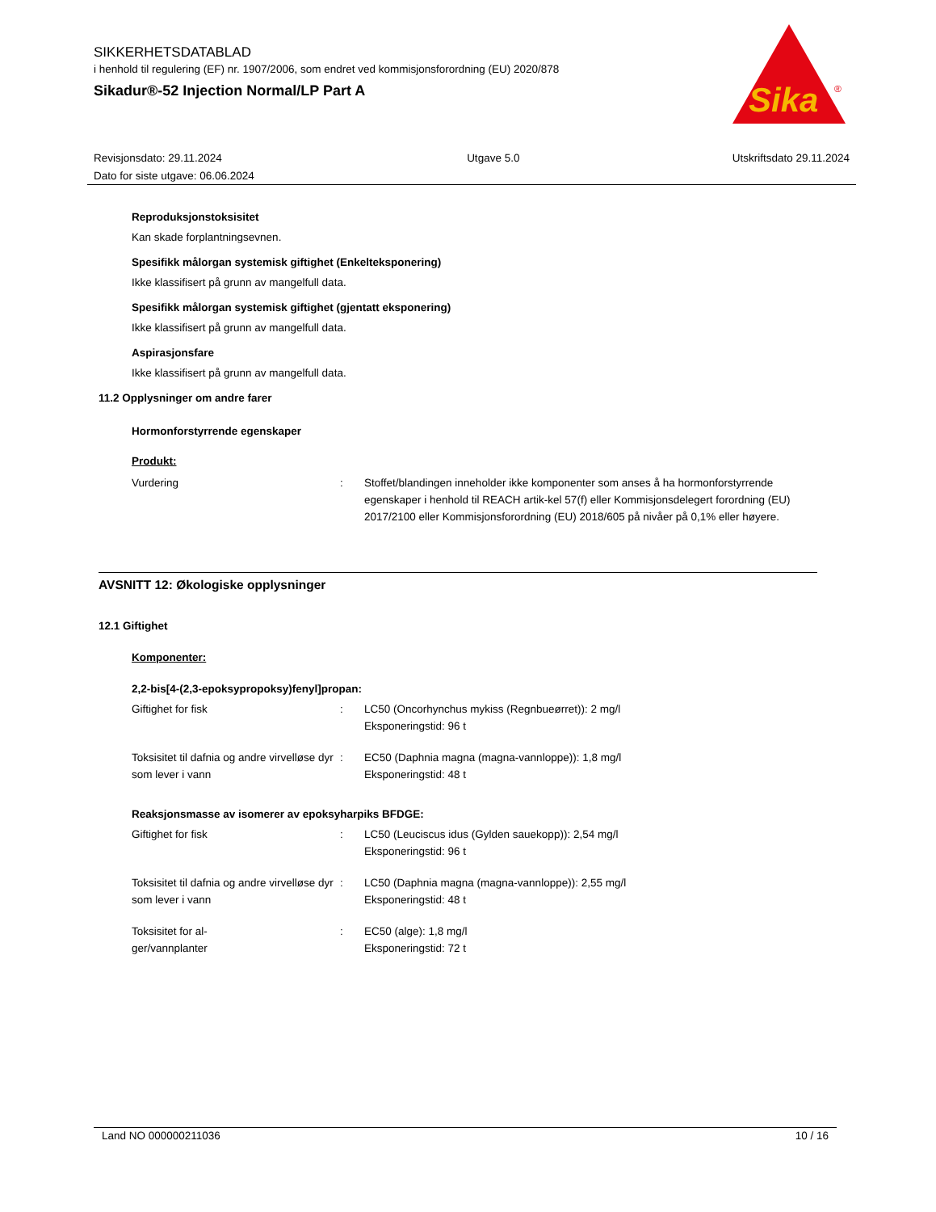SIKKERHETSDATABLAD
i henhold til regulering (EF) nr. 1907/2006, som endret ved kommisjonsforordning (EU) 2020/878
Sikadur®-52 Injection Normal/LP Part A
Sika
®
Revisjonsdato: 29.11.2024
Dato for siste utgave: 06.06.2024
Utgave 5.0 Utskriftsdato 29.11.2024
Reproduksjonstoksisitet
Kan skade forplantningsevnen.
Spesifikk målorgan systemisk giftighet (Enkelteksponering)
Ikke klassifisert på grunn av mangelfull data.
Spesifikk målorgan systemisk giftighet (gjentatt eksponering)
Ikke klassifisert på grunn av mangelfull data.
Aspirasjonsfare
Ikke klassifisert på grunn av mangelfull data.
11.2 Opplysninger om andre farer
Hormonforstyrrende egenskaper
Produkt:
| Vurdering | : | Stoffet/blandingen inneholder ikke komponenter som anses å ha hormonforstyrrende egenskaper i henhold til REACH artik-kel 57(f) eller Kommisjonsdelegert forordning (EU) 2017/2100 eller Kommisjonsforordning (EU) 2018/605 på nivåer på 0,1% eller høyere. |
AVSNITT 12: Økologiske opplysninger
12.1 Giftighet
Komponenter:
2,2-bis[4-(2,3-epoksypropoksy)fenyl]propan:
| Giftighet for fisk | : | LC50 (Oncorhynchus mykiss (Regnbueørret)): 2 mg/l Eksponeringstid: 96 t |
| Toksisitet til dafnia og andre virvelløse dyr som lever i vann | : | EC50 (Daphnia magna (magna-vannloppe)): 1,8 mg/l Eksponeringstid: 48 t |
Reaksjonsmasse av isomerer av epoksyharpiks BFDGE:
| Giftighet for fisk | : | LC50 (Leuciscus idus (Gylden sauekopp)): 2,54 mg/l Eksponeringstid: 96 t |
| Toksisitet til dafnia og andre virvelløse dyr som lever i vann | : | LC50 (Daphnia magna (magna-vannloppe)): 2,55 mg/l Eksponeringstid: 48 t |
| Toksisitet for al- ger/vannplanter | : | EC50 (alge): 1,8 mg/l Eksponeringstid: 72 t |
Land NO 000000211036 10 / 16